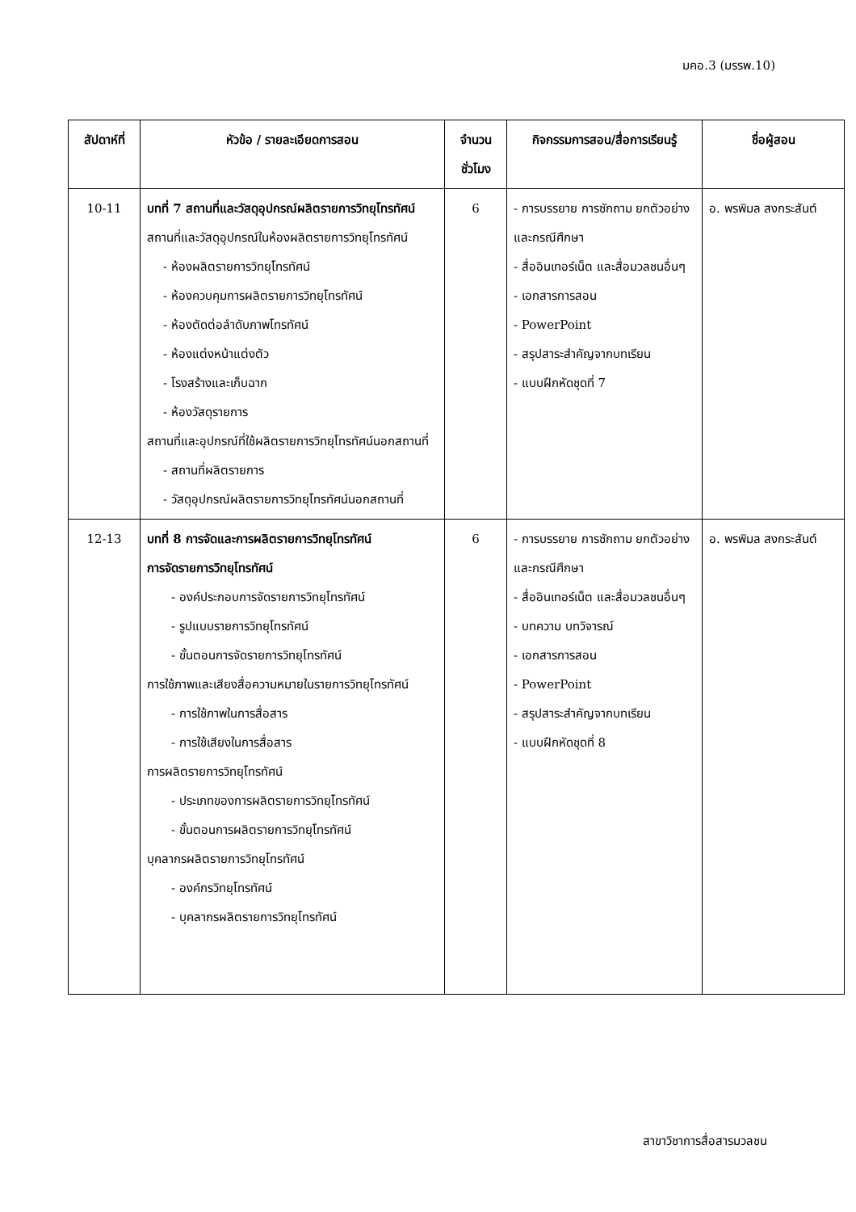มคอ.3 (มรรพ.10)
| สัปดาห์ที่ | หัวข้อ / รายละเอียดการสอน | จำนวน ชั่วโมง | กิจกรรมการสอน/สื่อการเรียนรู้ | ชื่อผู้สอน |
| --- | --- | --- | --- | --- |
| 10-11 | บทที่ 7 สถานที่และวัสดุอุปกรณ์ผลิตรายการวิทยุโทรทัศน์ สถานที่และวัสดุอุปกรณ์ในห้องผลิตรายการวิทยุโทรทัศน์ - ห้องผลิตรายการวิทยุโทรทัศน์ - ห้องควบคุมการผลิตรายการวิทยุโทรทัศน์ - ห้องตัดต่อลำดับภาพโทรทัศน์ - ห้องแต่งหน้าแต่งตัว - โรงสร้างและเก็บฉาก - ห้องวัสดุรายการ สถานที่และอุปกรณ์ที่ใช้ผลิตรายการวิทยุโทรทัศน์นอกสถานที่ - สถานที่ผลิตรายการ - วัสดุอุปกรณ์ผลิตรายการวิทยุโทรทัศน์นอกสถานที่ | 6 | - การบรรยาย การซักถาม ยกตัวอย่างและกรณีศึกษา - สื่ออินเทอร์เน็ต และสื่อมวลชนอื่นๆ - เอกสารการสอน - PowerPoint - สรุปสาระสำคัญจากบทเรียน - แบบฝึกหัดชุดที่ 7 | อ. พรพิมล สงกระสันต์ |
| 12-13 | บทที่ 8 การจัดและการผลิตรายการวิทยุโทรทัศน์ การจัดรายการวิทยุโทรทัศน์ - องค์ประกอบการจัดรายการวิทยุโทรทัศน์ - รูปแบบรายการวิทยุโทรทัศน์ - ขั้นตอนการจัดรายการวิทยุโทรทัศน์ การใช้ภาพและเสียงสื่อความหมายในรายการวิทยุโทรทัศน์ - การใช้ภาพในการสื่อสาร - การใช้เสียงในการสื่อสาร การผลิตรายการวิทยุโทรทัศน์ - ประเภทของการผลิตรายการวิทยุโทรทัศน์ - ขั้นตอนการผลิตรายการวิทยุโทรทัศน์ บุคลากรผลิตรายการวิทยุโทรทัศน์ - องค์กรวิทยุโทรทัศน์ - บุคลากรผลิตรายการวิทยุโทรทัศน์ | 6 | - การบรรยาย การซักถาม ยกตัวอย่างและกรณีศึกษา - สื่ออินเทอร์เน็ต และสื่อมวลชนอื่นๆ - บทความ บทวิจารณ์ - เอกสารการสอน - PowerPoint - สรุปสาระสำคัญจากบทเรียน - แบบฝึกหัดชุดที่ 8 | อ. พรพิมล สงกระสันต์ |
สาขาวิชาการสื่อสารมวลชน